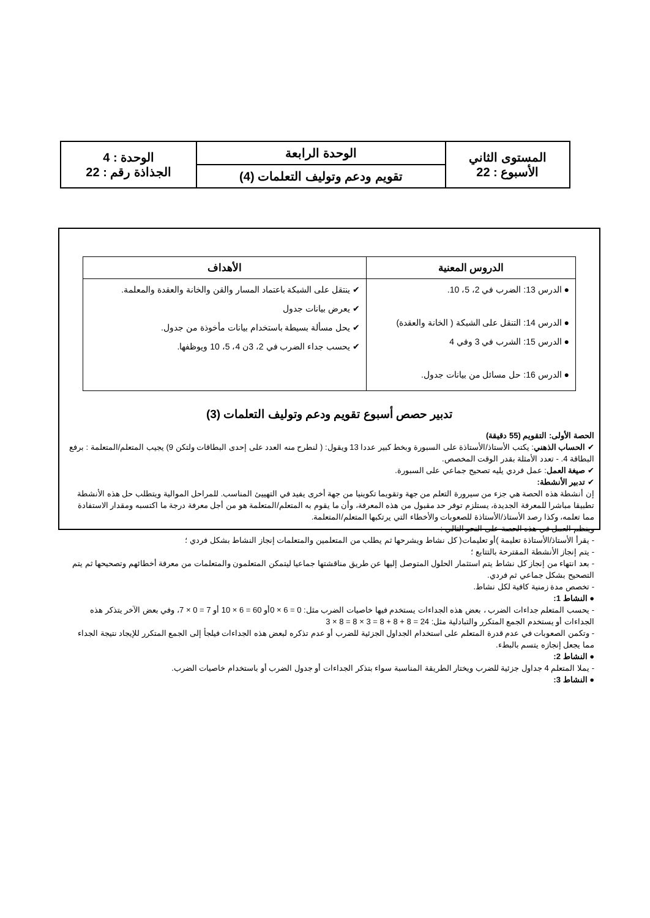| المستوى الثاني الأسبوع : 22 | الوحدة الرابعة | الوحدة : 4 الجذاذة رقم : 22 |
| | تقويم ودعم وتوليف التعلمات (4) | |
| الدروس المعنية | الأهداف |
| --- | --- |
| ● الدرس 13: الضرب في 2، 5، 10. ● الدرس 14: التنقل على الشبكة ( الخانة والعقدة) ● الدرس 15: الشرب في 3 وفي 4 ● الدرس 16: حل مسائل من بيانات جدول. | ✔ ينتقل على الشبكة باعتماد المسار والقن والخانة والعقدة والمعلمة. ✔ يعرض بيانات جدول ✔ يحل مسألة بسيطة باستخدام بيانات مأخوذة من جدول. ✔ يحسب جداء الضرب في 2، 3ن 4، 5، 10 ويوظفها. |
تدبير حصص أسبوع تقويم ودعم وتوليف التعلمات (3)
الحصة الأولى: التقويم (55 دقيقة)
✔ الحساب الذهني: يكتب الأستاذ/الأستاذة على السبورة وبخط كبير عددا 13 ويقول: ( لنطرح منه العدد على إحدى البطاقات ولتكن 9) يجيب المتعلم/المتعلمة : برفع البطاقة 4. - تعدد الأمثلة بقدر الوقت المخصص.
✔ صيغة العمل: عمل فردي يليه تصحيح جماعي على السبورة.
✔ تدبير الأنشطة:
إن أنشطة هذه الحصة هي جزء من سيرورة التعلم من جهة وتقويما تكوينيا من جهة أخرى يفيد في التهييئ المناسب. للمراحل الموالية ويتطلب حل هذه الأنشطة تطبيقا مباشرا للمعرفة الجديدة، يستلزم توفر حد مقبول من هذه المعرفة، وأن ما يقوم به المتعلم/المتعلمة هو من أجل معرفة درجة ما اكتسبه ومقدار الاستفادة مما تعلمه، وكذا رصد الأستاذ/الأستاذة للصعوبات والأخطاء التي يرتكبها المتعلم/المتعلمة.
وينظم العمل في هذه الحصة على النحو التالي :
- يقرأ الأستاذ/الأستاذة تعليمة )أو تعليمات( كل نشاط ويشرحها ثم يطلب من المتعلمين والمتعلمات إنجاز النشاط بشكل فردي ؛
- يتم إنجاز الأنشطة المقترحة بالتتابع ؛
- بعد انتهاء من إنجاز كل نشاط يتم استثمار الحلول المتوصل إليها عن طريق مناقشتها جماعيا ليتمكن المتعلمون والمتعلمات من معرفة أخطائهم وتصحيحها ثم يتم التصحيح بشكل جماعي ثم فردي.
- تخصص مدة زمنية كافية لكل نشاط.
● النشاط 1:
- يحسب المتعلم جداءات الضرب ، بعض هذه الجداءات يستخدم فيها خاصيات الضرب مثل: 0 = 6 × 0أو 60 = 6 × 10 أو 7 = 0 × 7، وفي بعض الآخر يتذكر هذه الجداءات أو يستخدم الجمع المتكرر والتبادلية مثل: 24 = 8 + 8 + 8 = 3 × 8 = 8 × 3
- وتكمن الصعوبات في عدم قدرة المتعلم على استخدام الجداول الجزئية للضرب أو عدم تذكره لبعض هذه الجداءات فيلجأ إلى الجمع المتكرر للإيجاد نتيجة الجداء مما يجعل إنجازه يتسم بالبطء.
● النشاط 2:
- يملا المتعلم 4 جداول جزئية للضرب ويختار الطريقة المناسبة سواء بتذكر الجداءات أو جدول الضرب أو باستخدام خاصيات الضرب.
● النشاط 3: